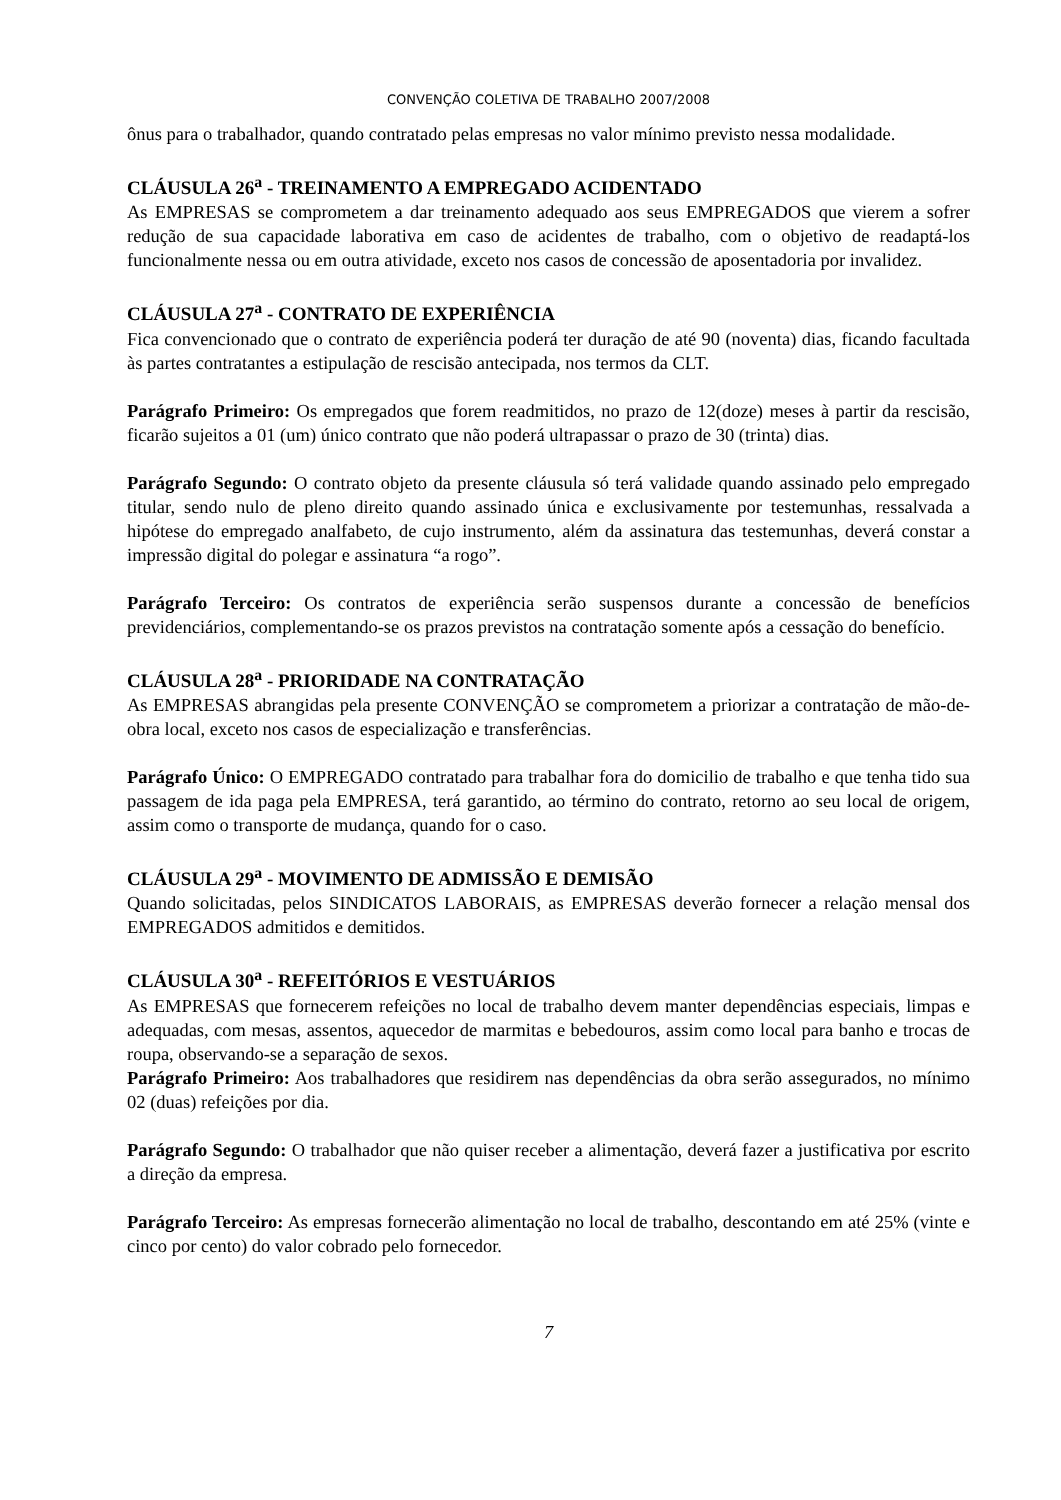CONVENÇÃO COLETIVA DE TRABALHO 2007/2008
ônus para o trabalhador, quando contratado pelas empresas no valor mínimo previsto nessa modalidade.
CLÁUSULA 26<sup>a</sup> - TREINAMENTO A EMPREGADO ACIDENTADO
As EMPRESAS se comprometem a dar treinamento adequado aos seus EMPREGADOS que vierem a sofrer redução de sua capacidade laborativa em caso de acidentes de trabalho, com o objetivo de readaptá-los funcionalmente nessa ou em outra atividade, exceto nos casos de concessão de aposentadoria por invalidez.
CLÁUSULA 27<sup>a</sup> - CONTRATO DE EXPERIÊNCIA
Fica convencionado que o contrato de experiência poderá ter duração de até 90 (noventa) dias, ficando facultada às partes contratantes a estipulação de rescisão antecipada, nos termos da CLT.
Parágrafo Primeiro: Os empregados que forem readmitidos, no prazo de 12(doze) meses à partir da rescisão, ficarão sujeitos a 01 (um) único contrato que não poderá ultrapassar o prazo de 30 (trinta) dias.
Parágrafo Segundo: O contrato objeto da presente cláusula só terá validade quando assinado pelo empregado titular, sendo nulo de pleno direito quando assinado única e exclusivamente por testemunhas, ressalvada a hipótese do empregado analfabeto, de cujo instrumento, além da assinatura das testemunhas, deverá constar a impressão digital do polegar e assinatura “a rogo”.
Parágrafo Terceiro: Os contratos de experiência serão suspensos durante a concessão de benefícios previdenciários, complementando-se os prazos previstos na contratação somente após a cessação do benefício.
CLÁUSULA 28<sup>a</sup> - PRIORIDADE NA CONTRATAÇÃO
As EMPRESAS abrangidas pela presente CONVENÇÃO se comprometem a priorizar a contratação de mão-de-obra local, exceto nos casos de especialização e transferências.
Parágrafo Único: O EMPREGADO contratado para trabalhar fora do domicilio de trabalho e que tenha tido sua passagem de ida paga pela EMPRESA, terá garantido, ao término do contrato, retorno ao seu local de origem, assim como o transporte de mudança, quando for o caso.
CLÁUSULA 29<sup>a</sup> - MOVIMENTO DE ADMISSÃO E DEMISÃO
Quando solicitadas, pelos SINDICATOS LABORAIS, as EMPRESAS deverão fornecer a relação mensal dos EMPREGADOS admitidos e demitidos.
CLÁUSULA 30<sup>a</sup> - REFEITÓRIOS E VESTUÁRIOS
As EMPRESAS que fornecerem refeições no local de trabalho devem manter dependências especiais, limpas e adequadas, com mesas, assentos, aquecedor de marmitas e bebedouros, assim como local para banho e trocas de roupa, observando-se a separação de sexos.
Parágrafo Primeiro: Aos trabalhadores que residirem nas dependências da obra serão assegurados, no mínimo 02 (duas) refeições por dia.
Parágrafo Segundo: O trabalhador que não quiser receber a alimentação, deverá fazer a justificativa por escrito a direção da empresa.
Parágrafo Terceiro: As empresas fornecerão alimentação no local de trabalho, descontando em até 25% (vinte e cinco por cento) do valor cobrado pelo fornecedor.
7